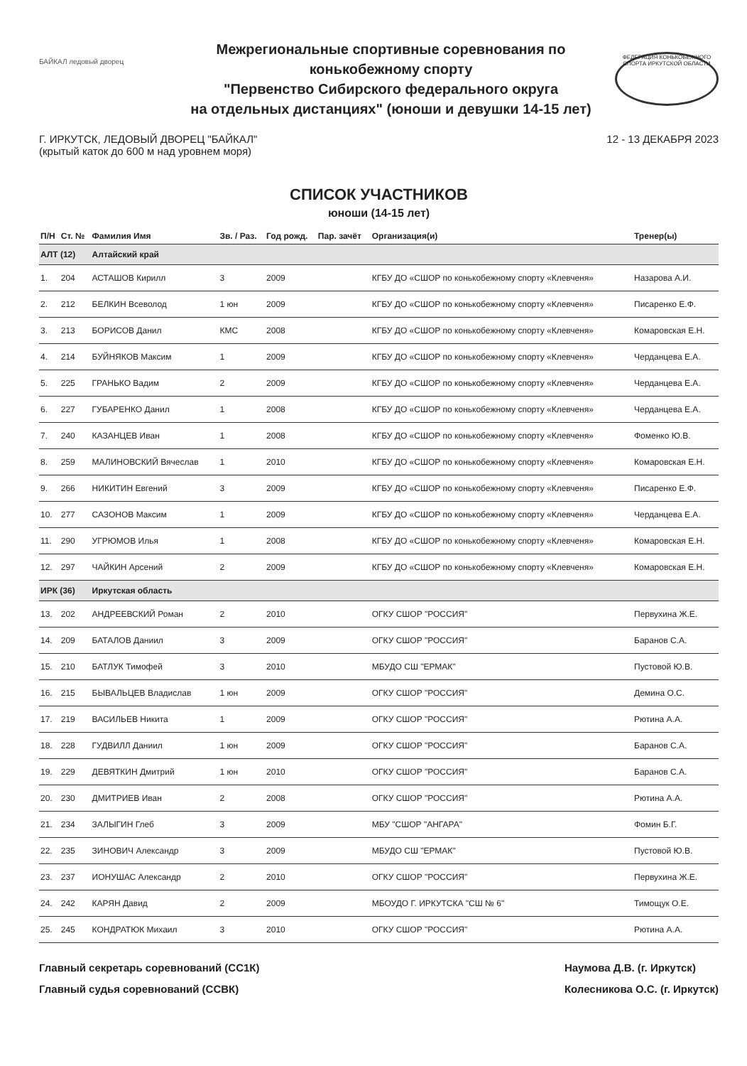БАЙКАЛ ледовый дворец
Межрегиональные спортивные соревнования по
конькобежному спорту
"Первенство Сибирского федерального округа
на отдельных дистанциях" (юноши и девушки 14-15 лет)
ФЕДЕРАЦИЯ КОНЬКОБЕЖНОГО СПОРТА ИРКУТСКОЙ ОБЛАСТИ
Г. ИРКУТСК, ЛЕДОВЫЙ ДВОРЕЦ "БАЙКАЛ"
(крытый каток до 600 м над уровнем моря)
12 - 13 ДЕКАБРЯ 2023
СПИСОК УЧАСТНИКОВ
юноши (14-15 лет)
| П/Н | Ст. № | Фамилия Имя | Зв. / Раз. | Год рожд. | Пар. зачёт | Организация(и) | Тренер(ы) |
| --- | --- | --- | --- | --- | --- | --- | --- |
| АЛТ (12) | | Алтайский край | | | | | |
| 1. | 204 | АСТАШОВ Кирилл | 3 | 2009 | | КГБУ ДО «СШОР по конькобежному спорту «Клевченя» | Назарова А.И. |
| 2. | 212 | БЕЛКИН Всеволод | 1 юн | 2009 | | КГБУ ДО «СШОР по конькобежному спорту «Клевченя» | Писаренко Е.Ф. |
| 3. | 213 | БОРИСОВ Данил | КМС | 2008 | | КГБУ ДО «СШОР по конькобежному спорту «Клевченя» | Комаровская Е.Н. |
| 4. | 214 | БУЙНЯКОВ Максим | 1 | 2009 | | КГБУ ДО «СШОР по конькобежному спорту «Клевченя» | Черданцева Е.А. |
| 5. | 225 | ГРАНЬКО Вадим | 2 | 2009 | | КГБУ ДО «СШОР по конькобежному спорту «Клевченя» | Черданцева Е.А. |
| 6. | 227 | ГУБАРЕНКО Данил | 1 | 2008 | | КГБУ ДО «СШОР по конькобежному спорту «Клевченя» | Черданцева Е.А. |
| 7. | 240 | КАЗАНЦЕВ Иван | 1 | 2008 | | КГБУ ДО «СШОР по конькобежному спорту «Клевченя» | Фоменко Ю.В. |
| 8. | 259 | МАЛИНОВСКИЙ Вячеслав | 1 | 2010 | | КГБУ ДО «СШОР по конькобежному спорту «Клевченя» | Комаровская Е.Н. |
| 9. | 266 | НИКИТИН Евгений | 3 | 2009 | | КГБУ ДО «СШОР по конькобежному спорту «Клевченя» | Писаренко Е.Ф. |
| 10. | 277 | САЗОНОВ Максим | 1 | 2009 | | КГБУ ДО «СШОР по конькобежному спорту «Клевченя» | Черданцева Е.А. |
| 11. | 290 | УГРЮМОВ Илья | 1 | 2008 | | КГБУ ДО «СШОР по конькобежному спорту «Клевченя» | Комаровская Е.Н. |
| 12. | 297 | ЧАЙКИН Арсений | 2 | 2009 | | КГБУ ДО «СШОР по конькобежному спорту «Клевченя» | Комаровская Е.Н. |
| ИРК (36) | | Иркутская область | | | | | |
| 13. | 202 | АНДРЕЕВСКИЙ Роман | 2 | 2010 | | ОГКУ СШОР "РОССИЯ" | Первухина Ж.Е. |
| 14. | 209 | БАТАЛОВ Даниил | 3 | 2009 | | ОГКУ СШОР "РОССИЯ" | Баранов С.А. |
| 15. | 210 | БАТЛУК Тимофей | 3 | 2010 | | МБУДО СШ "ЕРМАК" | Пустовой Ю.В. |
| 16. | 215 | БЫВАЛЬЦЕВ Владислав | 1 юн | 2009 | | ОГКУ СШОР "РОССИЯ" | Демина О.С. |
| 17. | 219 | ВАСИЛЬЕВ Никита | 1 | 2009 | | ОГКУ СШОР "РОССИЯ" | Рютина А.А. |
| 18. | 228 | ГУДВИЛЛ Даниил | 1 юн | 2009 | | ОГКУ СШОР "РОССИЯ" | Баранов С.А. |
| 19. | 229 | ДЕВЯТКИН Дмитрий | 1 юн | 2010 | | ОГКУ СШОР "РОССИЯ" | Баранов С.А. |
| 20. | 230 | ДМИТРИЕВ Иван | 2 | 2008 | | ОГКУ СШОР "РОССИЯ" | Рютина А.А. |
| 21. | 234 | ЗАЛЫГИН Глеб | 3 | 2009 | | МБУ "СШОР "АНГАРА" | Фомин Б.Г. |
| 22. | 235 | ЗИНОВИЧ Александр | 3 | 2009 | | МБУДО СШ "ЕРМАК" | Пустовой Ю.В. |
| 23. | 237 | ИОНУШАС Александр | 2 | 2010 | | ОГКУ СШОР "РОССИЯ" | Первухина Ж.Е. |
| 24. | 242 | КАРЯН Давид | 2 | 2009 | | МБОУДО Г. ИРКУТСКА "СШ № 6" | Тимощук О.Е. |
| 25. | 245 | КОНДРАТЮК Михаил | 3 | 2010 | | ОГКУ СШОР "РОССИЯ" | Рютина А.А. |
Главный секретарь соревнований (СС1К)
Главный судья соревнований (ССВК)
Наумова Д.В. (г. Иркутск)
Колесникова О.С. (г. Иркутск)